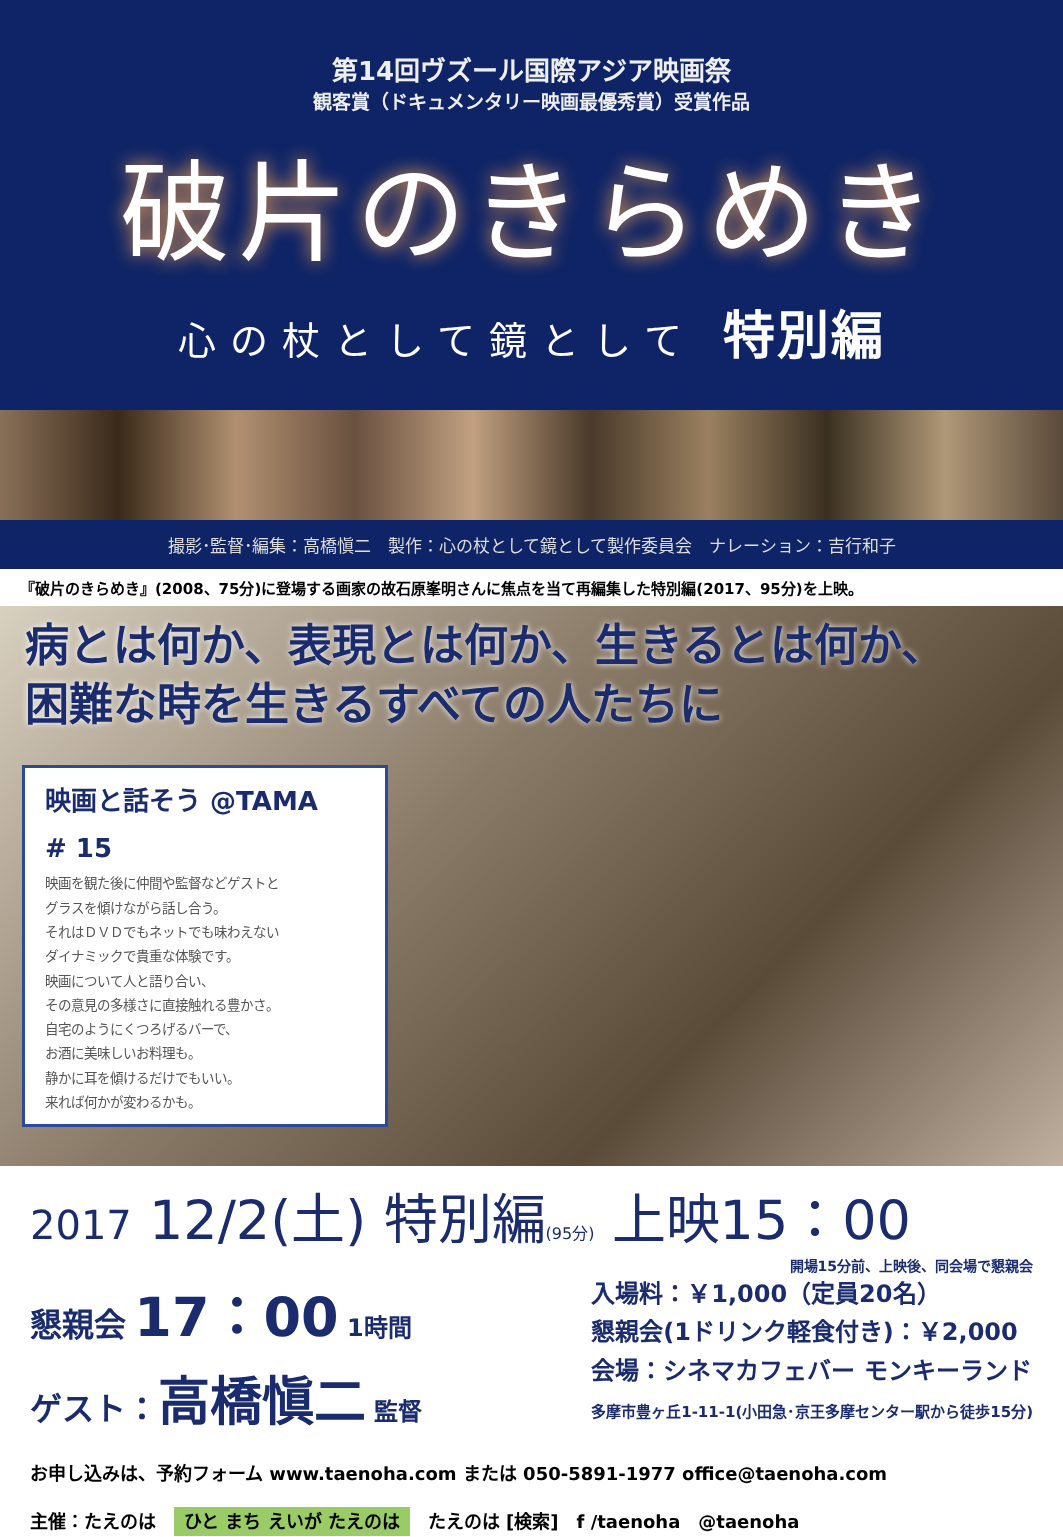第14回ヴズール国際アジア映画祭
観客賞（ドキュメンタリー映画最優秀賞）受賞作品
破片のきらめき
心の杖として鏡として 特別編
撮影･監督･編集：高橋愼二　製作：心の杖として鏡として製作委員会　ナレーション：吉行和子
『破片のきらめき』(2008、75分)に登場する画家の故石原峯明さんに焦点を当て再編集した特別編(2017、95分)を上映。
病とは何か、表現とは何か、生きるとは何か、
困難な時を生きるすべての人たちに
映画と話そう @TAMA　# 15
映画を観た後に仲間や監督などゲストと
グラスを傾けながら話し合う。
それはＤＶＤでもネットでも味わえない
ダイナミックで貴重な体験です。
映画について人と語り合い、
その意見の多様さに直接触れる豊かさ。
自宅のようにくつろげるバーで、
お酒に美味しいお料理も。
静かに耳を傾けるだけでもいい。
来れば何かが変わるかも。
2017 12/2(土) 特別編(95分) 上映15：00
開場15分前、上映後、同会場で懇親会
懇親会 17：00 1時間
ゲスト：高橋愼二 監督
入場料：￥1,000（定員20名）
懇親会(1ドリンク軽食付き)：￥2,000
会場：シネマカフェバー モンキーランド
多摩市豊ヶ丘1-11-1(小田急･京王多摩センター駅から徒歩15分)
お申し込みは、予約フォーム www.taenoha.com または 050-5891-1977 office@taenoha.com
主催：たえのは　ひと まち えいが たえのは　たえのは [検索]　f /taenoha　@taenoha